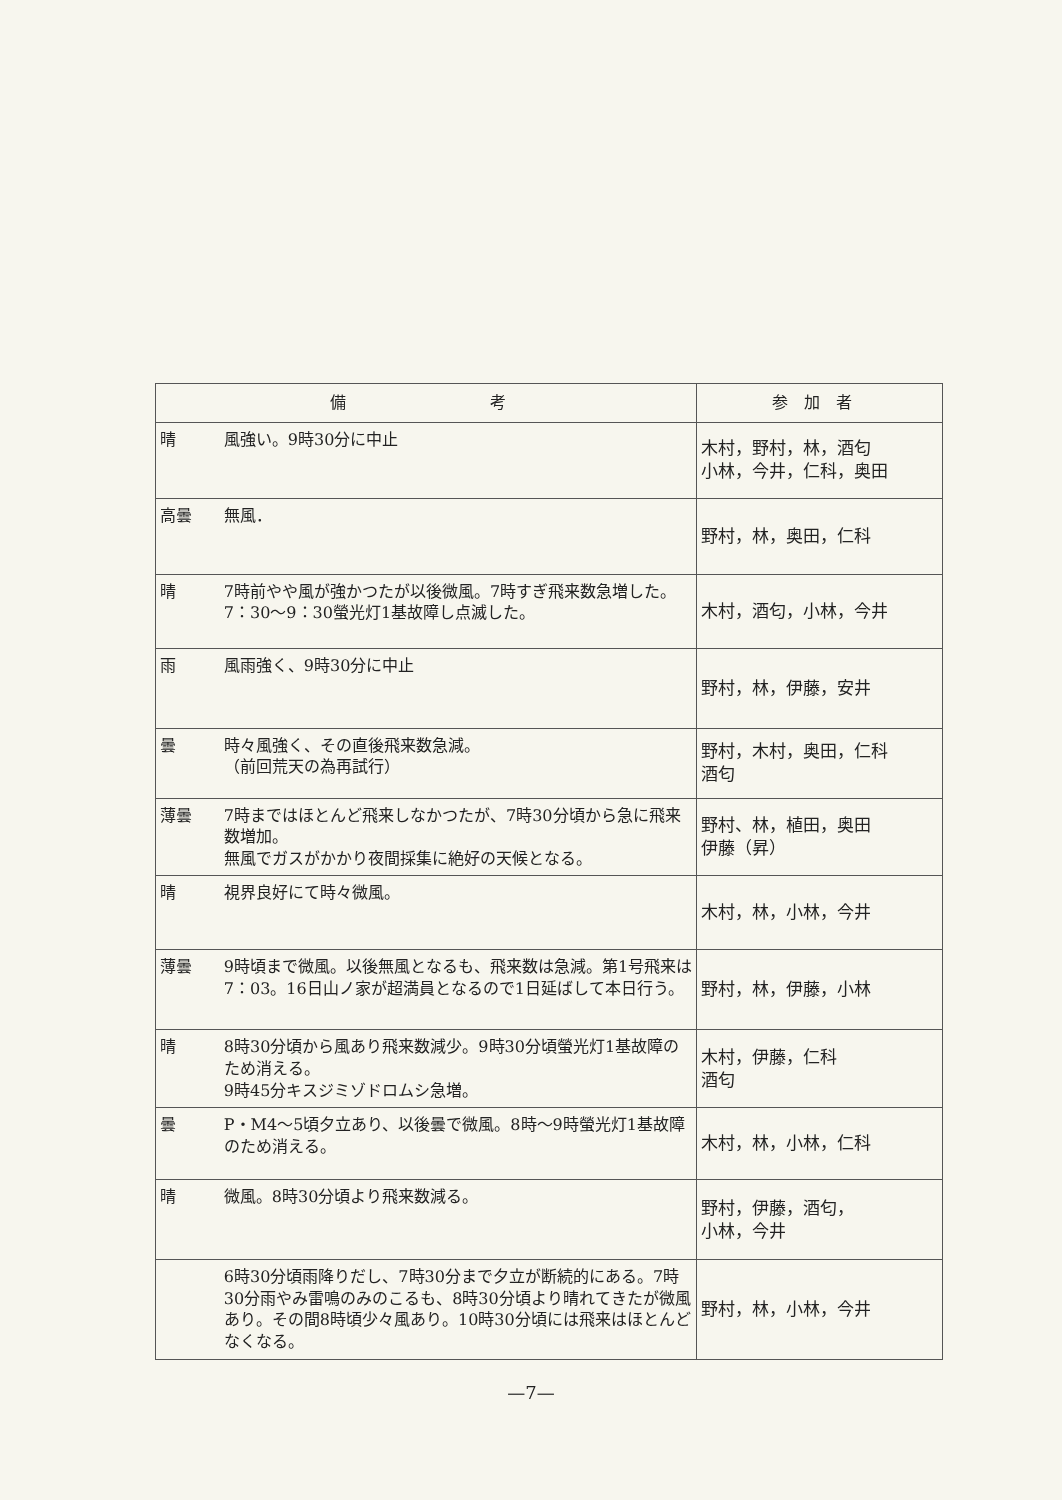| 備 考 | | 参加者 |
| --- | --- | --- |
| 晴 | 風強い。9時30分に中止 | 木村，野村，林，酒匂 小林，今井，仁科，奥田 |
| 高曇 | 無風． | 野村，林，奥田，仁科 |
| 晴 | 7時前やや風が強かつたが以後微風。7時すぎ飛来数急増した。7：30〜9：30螢光灯1基故障し点滅した。 | 木村，酒匂，小林，今井 |
| 雨 | 風雨強く、9時30分に中止 | 野村，林，伊藤，安井 |
| 曇 | 時々風強く、その直後飛来数急減。 （前回荒天の為再試行） | 野村，木村，奥田，仁科 酒匂 |
| 薄曇 | 7時まではほとんど飛来しなかつたが、7時30分頃から急に飛来数増加。 無風でガスがかかり夜間採集に絶好の天候となる。 | 野村、林，植田，奥田 伊藤（昇） |
| 晴 | 視界良好にて時々微風。 | 木村，林，小林，今井 |
| 薄曇 | 9時頃まで微風。以後無風となるも、飛来数は急減。第1号飛来は7：03。16日山ノ家が超満員となるので1日延ばして本日行う。 | 野村，林，伊藤，小林 |
| 晴 | 8時30分頃から風あり飛来数減少。9時30分頃螢光灯1基故障のため消える。 9時45分キスジミゾドロムシ急増。 | 木村，伊藤，仁科 酒匂 |
| 曇 | P・M4〜5頃夕立あり、以後曇で微風。8時〜9時螢光灯1基故障のため消える。 | 木村，林，小林，仁科 |
| 晴 | 微風。8時30分頃より飛来数減る。 | 野村，伊藤，酒匂， 小林，今井 |
| | 6時30分頃雨降りだし、7時30分まで夕立が断続的にある。7時30分雨やみ雷鳴のみのこるも、8時30分頃より晴れてきたが微風あり。その間8時頃少々風あり。10時30分頃には飛来はほとんどなくなる。 | 野村，林，小林，今井 |
—7—